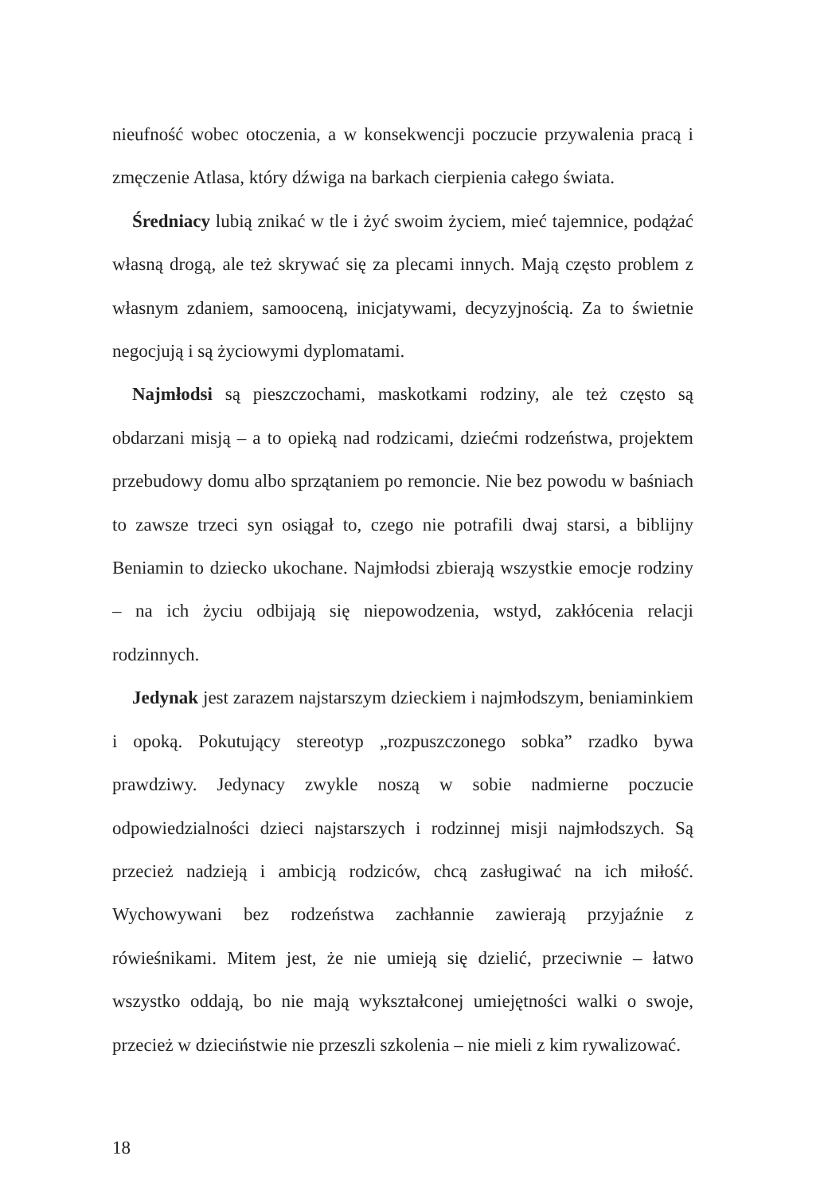nieufność wobec otoczenia, a w konsekwencji poczucie przywalenia pracą i zmęczenie Atlasa, który dźwiga na barkach cierpienia całego świata.
Średniacy lubią znikać w tle i żyć swoim życiem, mieć tajemnice, podążać własną drogą, ale też skrywać się za plecami innych. Mają często problem z własnym zdaniem, samooceną, inicjatywami, decyzyjnością. Za to świetnie negocjują i są życiowymi dyplomatami.
Najmłodsi są pieszczochami, maskotkami rodziny, ale też często są obdarzani misją – a to opieką nad rodzicami, dziećmi rodzeństwa, projektem przebudowy domu albo sprzątaniem po remoncie. Nie bez powodu w baśniach to zawsze trzeci syn osiągał to, czego nie potrafili dwaj starsi, a biblijny Beniamin to dziecko ukochane. Najmłodsi zbierają wszystkie emocje rodziny – na ich życiu odbijają się niepowodzenia, wstyd, zakłócenia relacji rodzinnych.
Jedynak jest zarazem najstarszym dzieckiem i najmłodszym, beniaminkiem i opoką. Pokutujący stereotyp „rozpuszczonego sobka” rzadko bywa prawdziwy. Jedynacy zwykle noszą w sobie nadmierne poczucie odpowiedzialności dzieci najstarszych i rodzinnej misji najmłodszych. Są przecież nadzieją i ambicją rodziców, chcą zasługiwać na ich miłość. Wychowywani bez rodzeństwa zachłannie zawierają przyjaźnie z rówieśnikami. Mitem jest, że nie umieją się dzielić, przeciwnie – łatwo wszystko oddają, bo nie mają wykształconej umiejętności walki o swoje, przecież w dzieciństwie nie przeszli szkolenia – nie mieli z kim rywalizować.
18